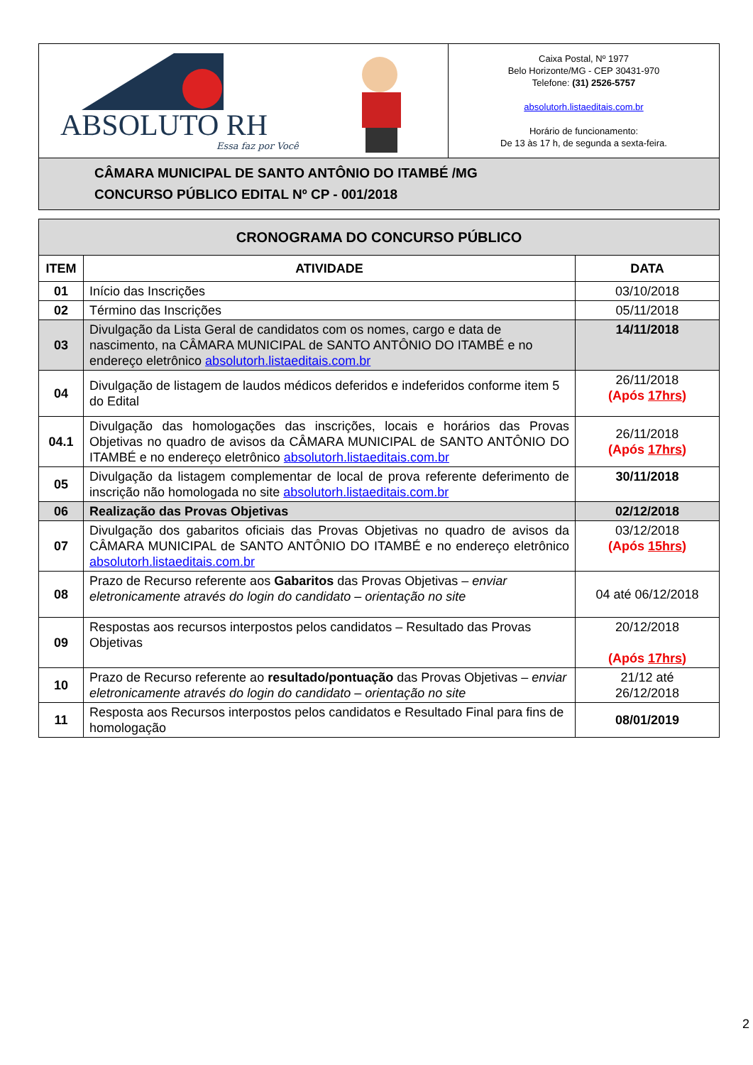| ABSOLUTO RH Essa faz por Você | Caixa Postal, Nº 1977 Belo Horizonte/MG - CEP 30431-970 Telefone: (31) 2526-5757 absolutorh.listaeditais.com.br Horário de funcionamento: De 13 às 17 h, de segunda a sexta-feira. |
| CÂMARA MUNICIPAL DE SANTO ANTÔNIO DO ITAMBÉ /MG CONCURSO PÚBLICO EDITAL Nº CP - 001/2018 | |
| CRONOGRAMA DO CONCURSO PÚBLICO | | |
| --- | --- | --- |
| ITEM | ATIVIDADE | DATA |
| 01 | Início das Inscrições | 03/10/2018 |
| 02 | Término das Inscrições | 05/11/2018 |
| 03 | Divulgação da Lista Geral de candidatos com os nomes, cargo e data de nascimento, na CÂMARA MUNICIPAL de SANTO ANTÔNIO DO ITAMBÉ e no endereço eletrônico absolutorh.listaeditais.com.br | 14/11/2018 |
| 04 | Divulgação de listagem de laudos médicos deferidos e indeferidos conforme item 5 do Edital | 26/11/2018 (Após 17hrs ) |
| 04.1 | Divulgação das homologações das inscrições, locais e horários das Provas Objetivas no quadro de avisos da CÂMARA MUNICIPAL de SANTO ANTÔNIO DO ITAMBÉ e no endereço eletrônico absolutorh.listaeditais.com.br | 26/11/2018 (Após 17hrs ) |
| 05 | Divulgação da listagem complementar de local de prova referente deferimento de inscrição não homologada no site absolutorh.listaeditais.com.br | 30/11/2018 |
| 06 | Realização das Provas Objetivas | 02/12/2018 |
| 07 | Divulgação dos gabaritos oficiais das Provas Objetivas no quadro de avisos da CÂMARA MUNICIPAL de SANTO ANTÔNIO DO ITAMBÉ e no endereço eletrônico absolutorh.listaeditais.com.br | 03/12/2018 (Após 15hrs ) |
| 08 | Prazo de Recurso referente aos Gabaritos das Provas Objetivas – enviar eletronicamente através do login do candidato – orientação no site | 04 até 06/12/2018 |
| 09 | Respostas aos recursos interpostos pelos candidatos – Resultado das Provas Objetivas | 20/12/2018 (Após 17hrs ) |
| 10 | Prazo de Recurso referente ao resultado/pontuação das Provas Objetivas – enviar eletronicamente através do login do candidato – orientação no site | 21/12 até 26/12/2018 |
| 11 | Resposta aos Recursos interpostos pelos candidatos e Resultado Final para fins de homologação | 08/01/2019 |
2